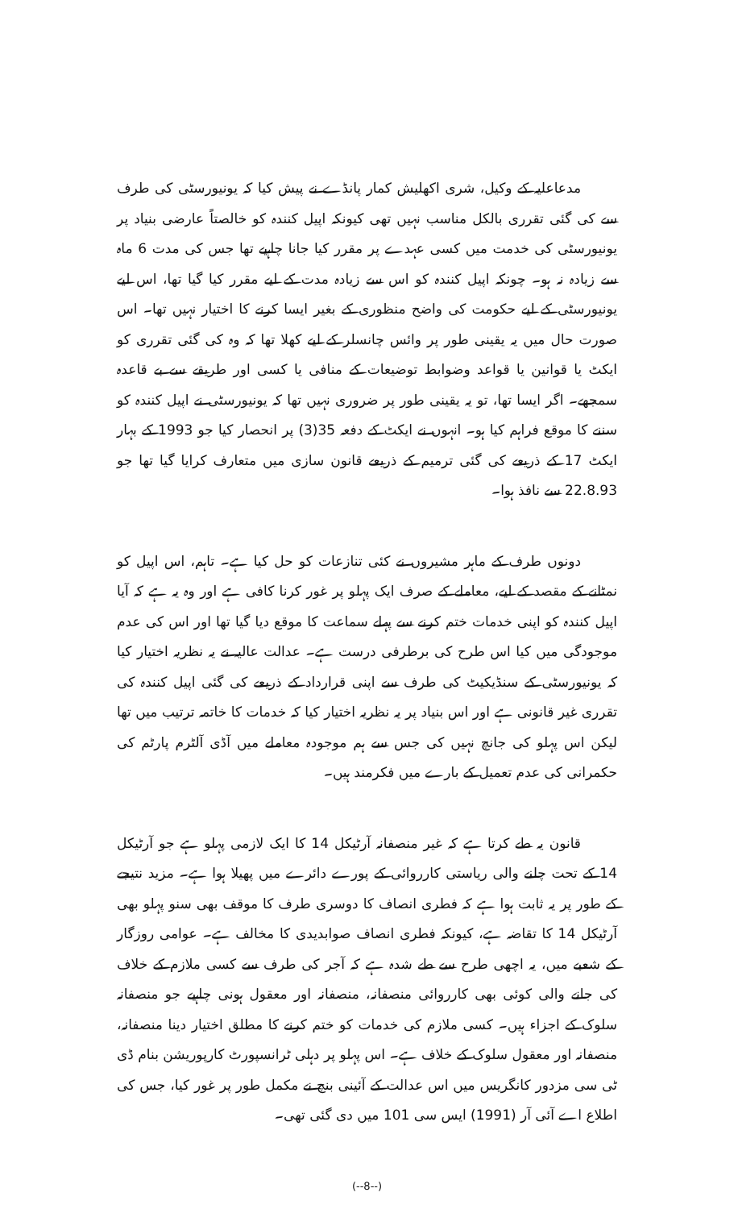مدعاعلیہ کے وکیل، شری اکھلیش کمار پانڈے نے پیش کیا کہ یونیورسٹی کی طرف سے کی گئی تقرری بالکل مناسب نہیں تھی کیونکہ اپیل کنندہ کو خالصتاً عارضی بنیاد پر یونیورسٹی کی خدمت میں کسی عہدے پر مقرر کیا جانا چاہیے تھا جس کی مدت 6 ماہ سے زیادہ نہ ہو۔ چونکہ اپیل کنندہ کو اس سے زیادہ مدت کے لیے مقرر کیا گیا تھا، اس لیے یونیورسٹی کے لیے حکومت کی واضح منظوری کے بغیر ایسا کرنے کا اختیار نہیں تھا۔ اس صورت حال میں یہ یقینی طور پر وائس چانسلر کے لیے کھلا تھا کہ وہ کی گئی تقرری کو ایکٹ یا قوانین یا قواعد وضوابط توضیعات کے منافی یا کسی اور طریقے سے بے قاعدہ سمجھے۔ اگر ایسا تھا، تو یہ یقینی طور پر ضروری نہیں تھا کہ یونیورسٹی نے اپیل کنندہ کو سننے کا موقع فراہم کیا ہو۔ انہوں نے ایکٹ کے دفعہ 35(3) پر انحصار کیا جو 1993 کے بہار ایکٹ 17 کے ذریعے کی گئی ترمیم کے ذریعے قانون سازی میں متعارف کرایا گیا تھا جو 22.8.93 سے نافذ ہوا۔
دونوں طرف کے ماہر مشیروں نے کئی تنازعات کو حل کیا ہے۔ تاہم، اس اپیل کو نمٹانے کے مقصد کے لیے، معاملے کے صرف ایک پہلو پر غور کرنا کافی ہے اور وہ یہ ہے کہ آیا اپیل کنندہ کو اپنی خدمات ختم کرنے سے پہلے سماعت کا موقع دیا گیا تھا اور اس کی عدم موجودگی میں کیا اس طرح کی برطرفی درست ہے۔ عدالت عالیہ نے یہ نظریہ اختیار کیا کہ یونیورسٹی کے سنڈیکیٹ کی طرف سے اپنی قرارداد کے ذریعے کی گئی اپیل کنندہ کی تقرری غیر قانونی ہے اور اس بنیاد پر یہ نظریہ اختیار کیا کہ خدمات کا خاتمہ ترتیب میں تھا لیکن اس پہلو کی جانچ نہیں کی جس سے ہم موجودہ معاملے میں آڈی آلٹرم پارٹم کی حکمرانی کی عدم تعمیل کے بارے میں فکرمند ہیں۔
قانون یہ طے کرتا ہے کہ غیر منصفانہ آرٹیکل 14 کا ایک لازمی پہلو ہے جو آرٹیکل 14 کے تحت چلنے والی ریاستی کارروائی کے پورے دائرے میں پھیلا ہوا ہے۔ مزید نتیجے کے طور پر یہ ثابت ہوا ہے کہ فطری انصاف کا دوسری طرف کا موقف بھی سنو پہلو بھی آرٹیکل 14 کا تقاضہ ہے، کیونکہ فطری انصاف صوابدیدی کا مخالف ہے۔ عوامی روزگار کے شعبے میں، یہ اچھی طرح سے طے شدہ ہے کہ آجر کی طرف سے کسی ملازم کے خلاف کی جانے والی کوئی بھی کارروائی منصفانہ، منصفانہ اور معقول ہونی چاہیے جو منصفانہ سلوک کے اجزاء ہیں۔ کسی ملازم کی خدمات کو ختم کرنے کا مطلق اختیار دینا منصفانہ، منصفانہ اور معقول سلوک کے خلاف ہے۔ اس پہلو پر دہلی ٹرانسپورٹ کارپوریشن بنام ڈی ٹی سی مزدور کانگریس میں اس عدالت کے آئینی بنچ نے مکمل طور پر غور کیا، جس کی اطلاع اے آئی آر (1991) ایس سی 101 میں دی گئی تھی۔
(--8--)